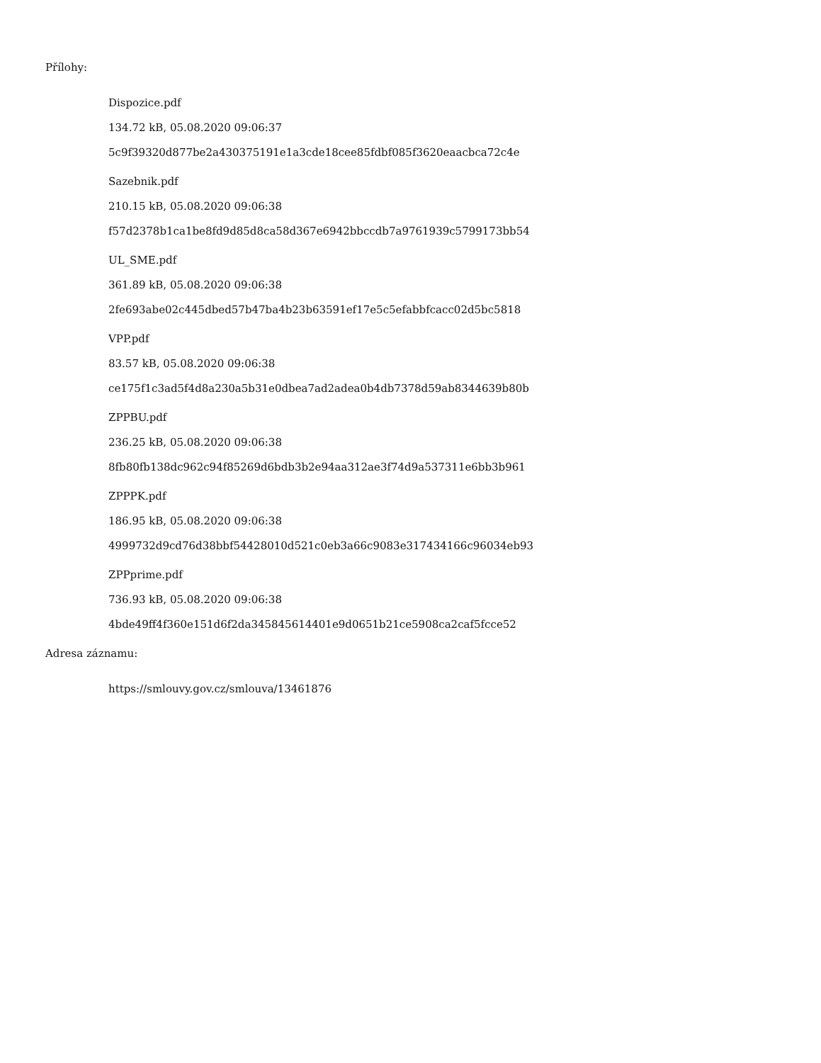Přílohy:
Dispozice.pdf
134.72 kB, 05.08.2020 09:06:37
5c9f39320d877be2a430375191e1a3cde18cee85fdbf085f3620eaacbca72c4e
Sazebnik.pdf
210.15 kB, 05.08.2020 09:06:38
f57d2378b1ca1be8fd9d85d8ca58d367e6942bbccdb7a9761939c5799173bb54
UL_SME.pdf
361.89 kB, 05.08.2020 09:06:38
2fe693abe02c445dbed57b47ba4b23b63591ef17e5c5efabbfcacc02d5bc5818
VPP.pdf
83.57 kB, 05.08.2020 09:06:38
ce175f1c3ad5f4d8a230a5b31e0dbea7ad2adea0b4db7378d59ab8344639b80b
ZPPBU.pdf
236.25 kB, 05.08.2020 09:06:38
8fb80fb138dc962c94f85269d6bdb3b2e94aa312ae3f74d9a537311e6bb3b961
ZPPPK.pdf
186.95 kB, 05.08.2020 09:06:38
4999732d9cd76d38bbf54428010d521c0eb3a66c9083e317434166c96034eb93
ZPPprime.pdf
736.93 kB, 05.08.2020 09:06:38
4bde49ff4f360e151d6f2da345845614401e9d0651b21ce5908ca2caf5fcce52
Adresa záznamu:
https://smlouvy.gov.cz/smlouva/13461876